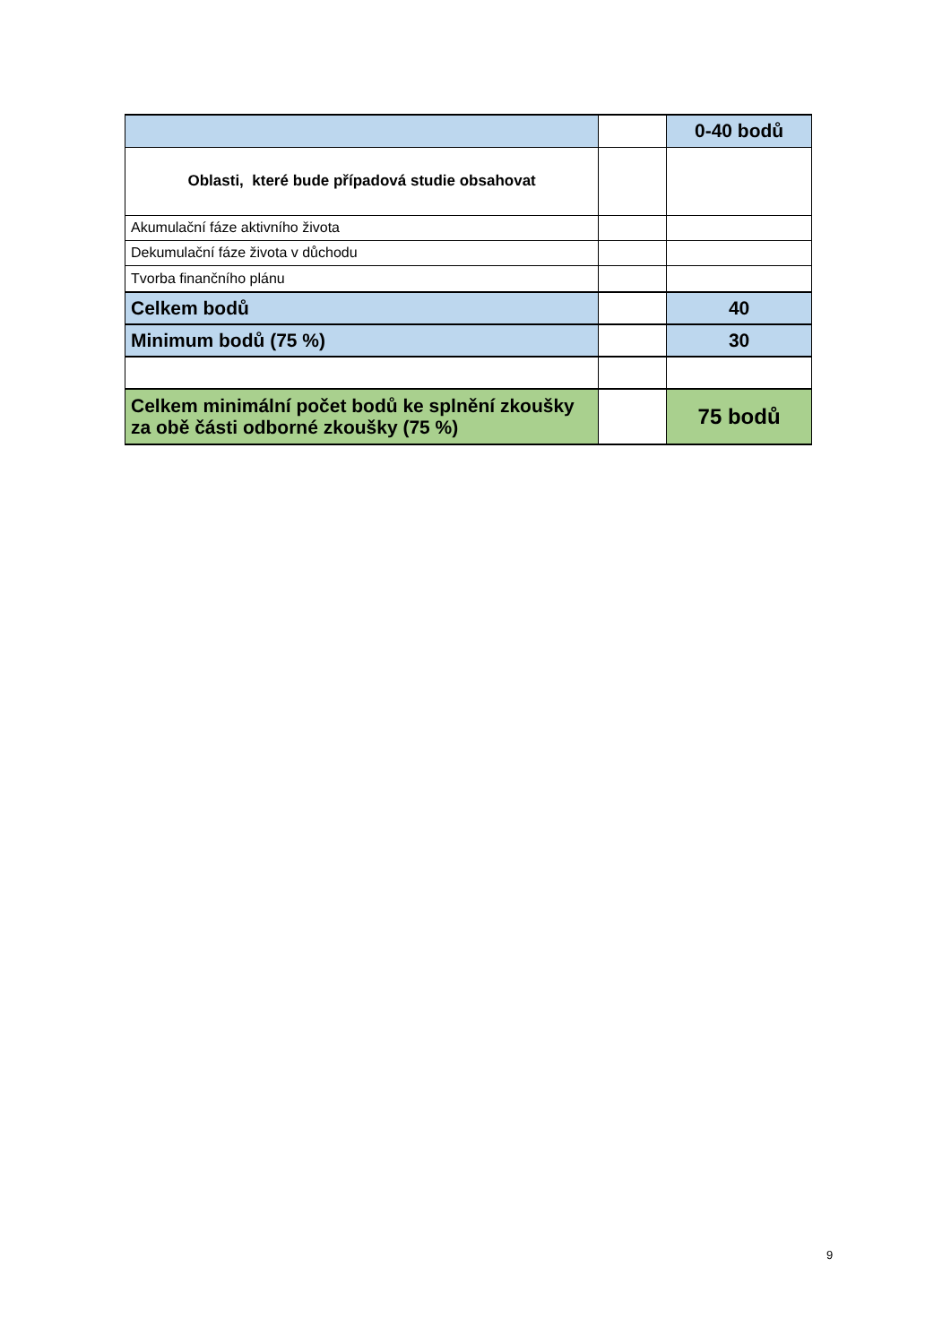| | | 0-40 bodů |
| Oblasti, které bude případová studie obsahovat | | |
| Akumulační fáze aktivního života | | |
| Dekumulační fáze života v důchodu | | |
| Tvorba finančního plánu | | |
| Celkem bodů | | 40 |
| Minimum bodů (75 %) | | 30 |
| Celkem minimální počet bodů ke splnění zkoušky za obě části odborné zkoušky (75 %) | | 75 bodů |
9